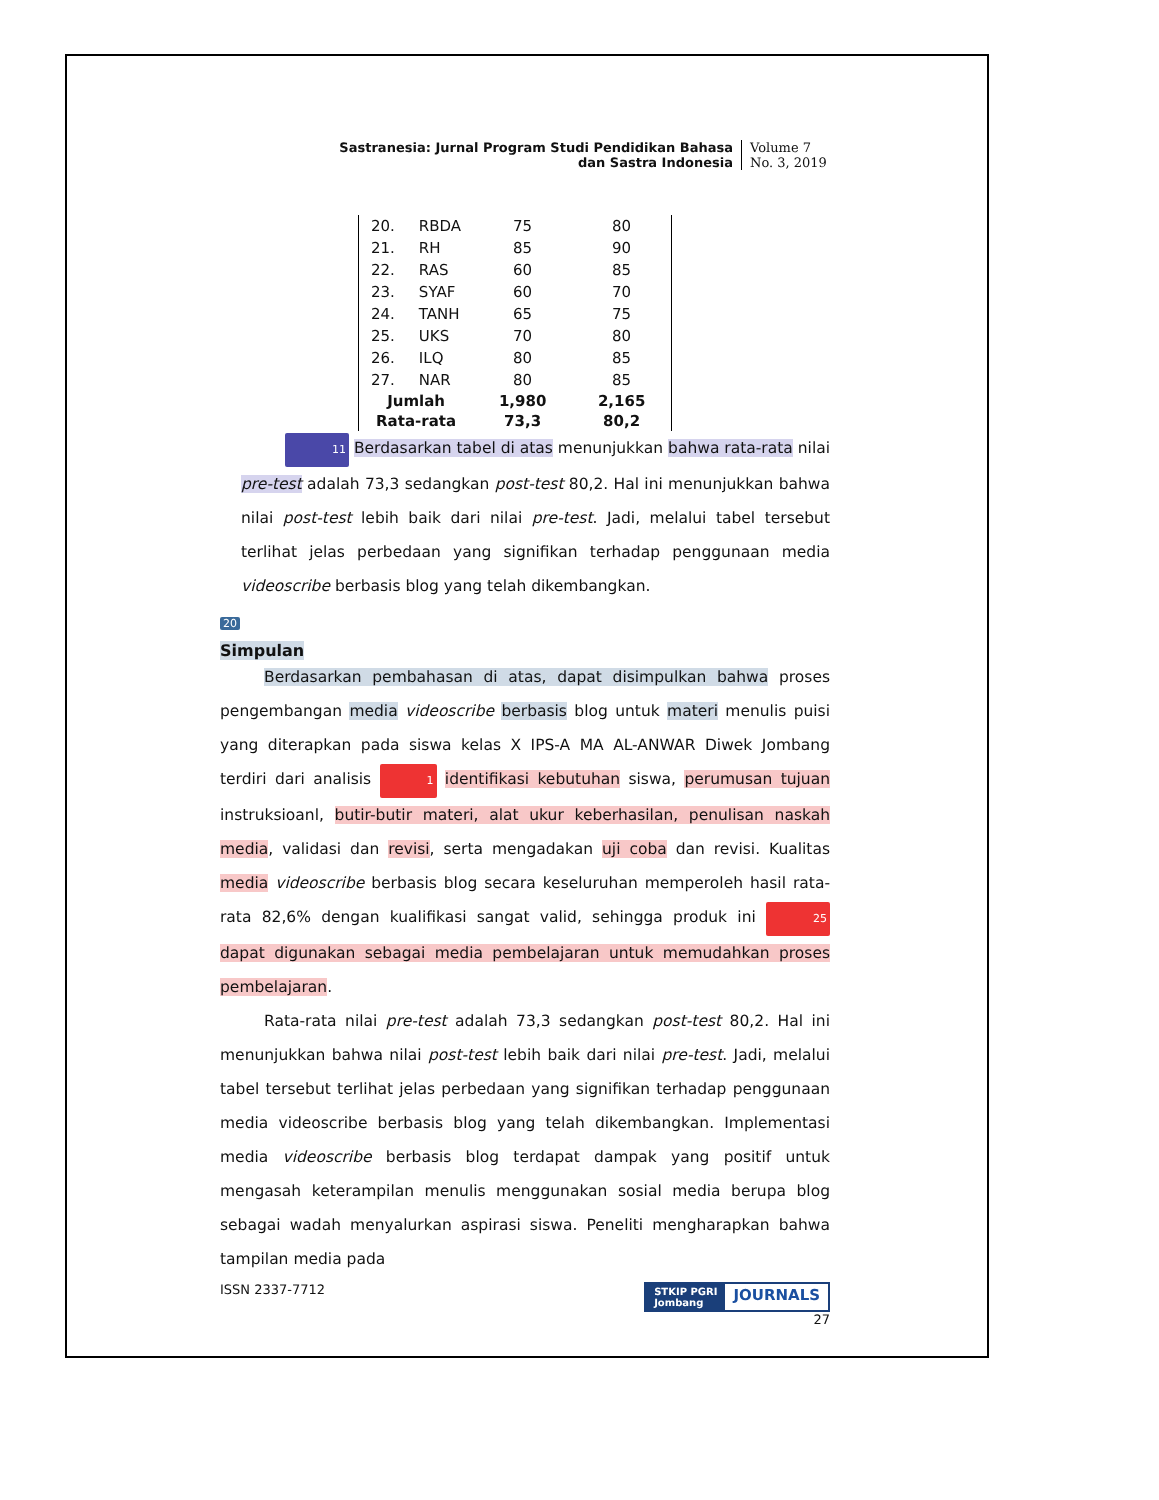Sastranesia: Jurnal Program Studi Pendidikan Bahasa
dan Sastra Indonesia
Volume 7
No. 3, 2019
| 20. | RBDA | 75 | 80 |
| 21. | RH | 85 | 90 |
| 22. | RAS | 60 | 85 |
| 23. | SYAF | 60 | 70 |
| 24. | TANH | 65 | 75 |
| 25. | UKS | 70 | 80 |
| 26. | ILQ | 80 | 85 |
| 27. | NAR | 80 | 85 |
| Jumlah | | 1,980 | 2,165 |
| Rata-rata | | 73,3 | 80,2 |
11 Berdasarkan tabel di atas menunjukkan bahwa rata-rata nilai pre-test adalah 73,3 sedangkan post-test 80,2. Hal ini menunjukkan bahwa nilai post-test lebih baik dari nilai pre-test. Jadi, melalui tabel tersebut terlihat jelas perbedaan yang signifikan terhadap penggunaan media videoscribe berbasis blog yang telah dikembangkan.
20
Simpulan
Berdasarkan pembahasan di atas, dapat disimpulkan bahwa proses pengembangan media videoscribe berbasis blog untuk materi menulis puisi yang diterapkan pada siswa kelas X IPS-A MA AL-ANWAR Diwek Jombang terdiri dari analisis 1 identifikasi kebutuhan siswa, perumusan tujuan instruksioanl, butir-butir materi, alat ukur keberhasilan, penulisan naskah media, validasi dan revisi, serta mengadakan uji coba dan revisi. Kualitas media videoscribe berbasis blog secara keseluruhan memperoleh hasil rata-rata 82,6% dengan kualifikasi sangat valid, sehingga produk ini 25 dapat digunakan sebagai media pembelajaran untuk memudahkan proses pembelajaran.
Rata-rata nilai pre-test adalah 73,3 sedangkan post-test 80,2. Hal ini menunjukkan bahwa nilai post-test lebih baik dari nilai pre-test. Jadi, melalui tabel tersebut terlihat jelas perbedaan yang signifikan terhadap penggunaan media videoscribe berbasis blog yang telah dikembangkan. Implementasi media videoscribe berbasis blog terdapat dampak yang positif untuk mengasah keterampilan menulis menggunakan sosial media berupa blog sebagai wadah menyalurkan aspirasi siswa. Peneliti mengharapkan bahwa tampilan media pada
ISSN 2337-7712
STKIP PGRI
Jombang JOURNALS
27